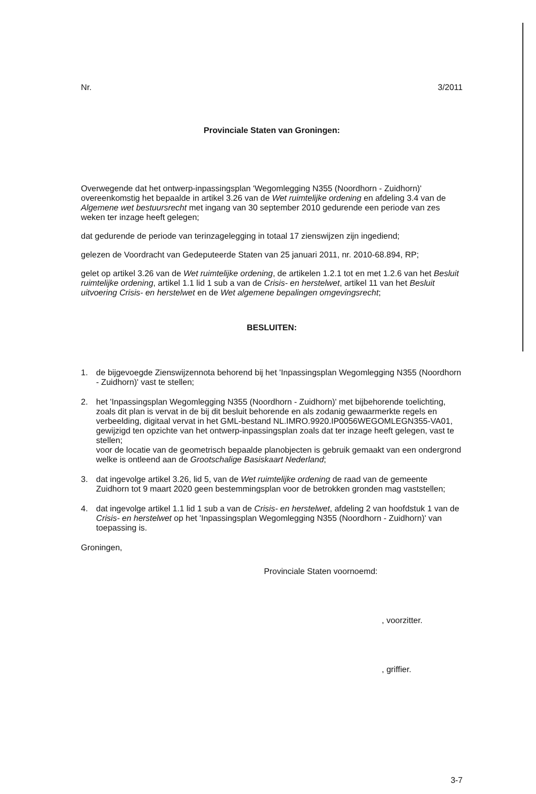Nr. 3/2011
Provinciale Staten van Groningen:
Overwegende dat het ontwerp-inpassingsplan 'Wegomlegging N355 (Noordhorn - Zuidhorn)' overeenkomstig het bepaalde in artikel 3.26 van de Wet ruimtelijke ordening en afdeling 3.4 van de Algemene wet bestuursrecht met ingang van 30 september 2010 gedurende een periode van zes weken ter inzage heeft gelegen;
dat gedurende de periode van terinzagelegging in totaal 17 zienswijzen zijn ingediend;
gelezen de Voordracht van Gedeputeerde Staten van 25 januari 2011, nr. 2010-68.894, RP;
gelet op artikel 3.26 van de Wet ruimtelijke ordening, de artikelen 1.2.1 tot en met 1.2.6 van het Besluit ruimtelijke ordening, artikel 1.1 lid 1 sub a van de Crisis- en herstelwet, artikel 11 van het Besluit uitvoering Crisis- en herstelwet en de Wet algemene bepalingen omgevingsrecht;
BESLUITEN:
1. de bijgevoegde Zienswijzennota behorend bij het 'Inpassingsplan Wegomlegging N355 (Noordhorn - Zuidhorn)' vast te stellen;
2. het 'Inpassingsplan Wegomlegging N355 (Noordhorn - Zuidhorn)' met bijbehorende toelichting, zoals dit plan is vervat in de bij dit besluit behorende en als zodanig gewaarmerkte regels en verbeelding, digitaal vervat in het GML-bestand NL.IMRO.9920.IP0056WEGOMLEGN355-VA01, gewijzigd ten opzichte van het ontwerp-inpassingsplan zoals dat ter inzage heeft gelegen, vast te stellen;
voor de locatie van de geometrisch bepaalde planobjecten is gebruik gemaakt van een ondergrond welke is ontleend aan de Grootschalige Basiskaart Nederland;
3. dat ingevolge artikel 3.26, lid 5, van de Wet ruimtelijke ordening de raad van de gemeente Zuidhorn tot 9 maart 2020 geen bestemmingsplan voor de betrokken gronden mag vaststellen;
4. dat ingevolge artikel 1.1 lid 1 sub a van de Crisis- en herstelwet, afdeling 2 van hoofdstuk 1 van de Crisis- en herstelwet op het 'Inpassingsplan Wegomlegging N355 (Noordhorn - Zuidhorn)' van toepassing is.
Groningen,
Provinciale Staten voornoemd:
, voorzitter.
, griffier.
3-7